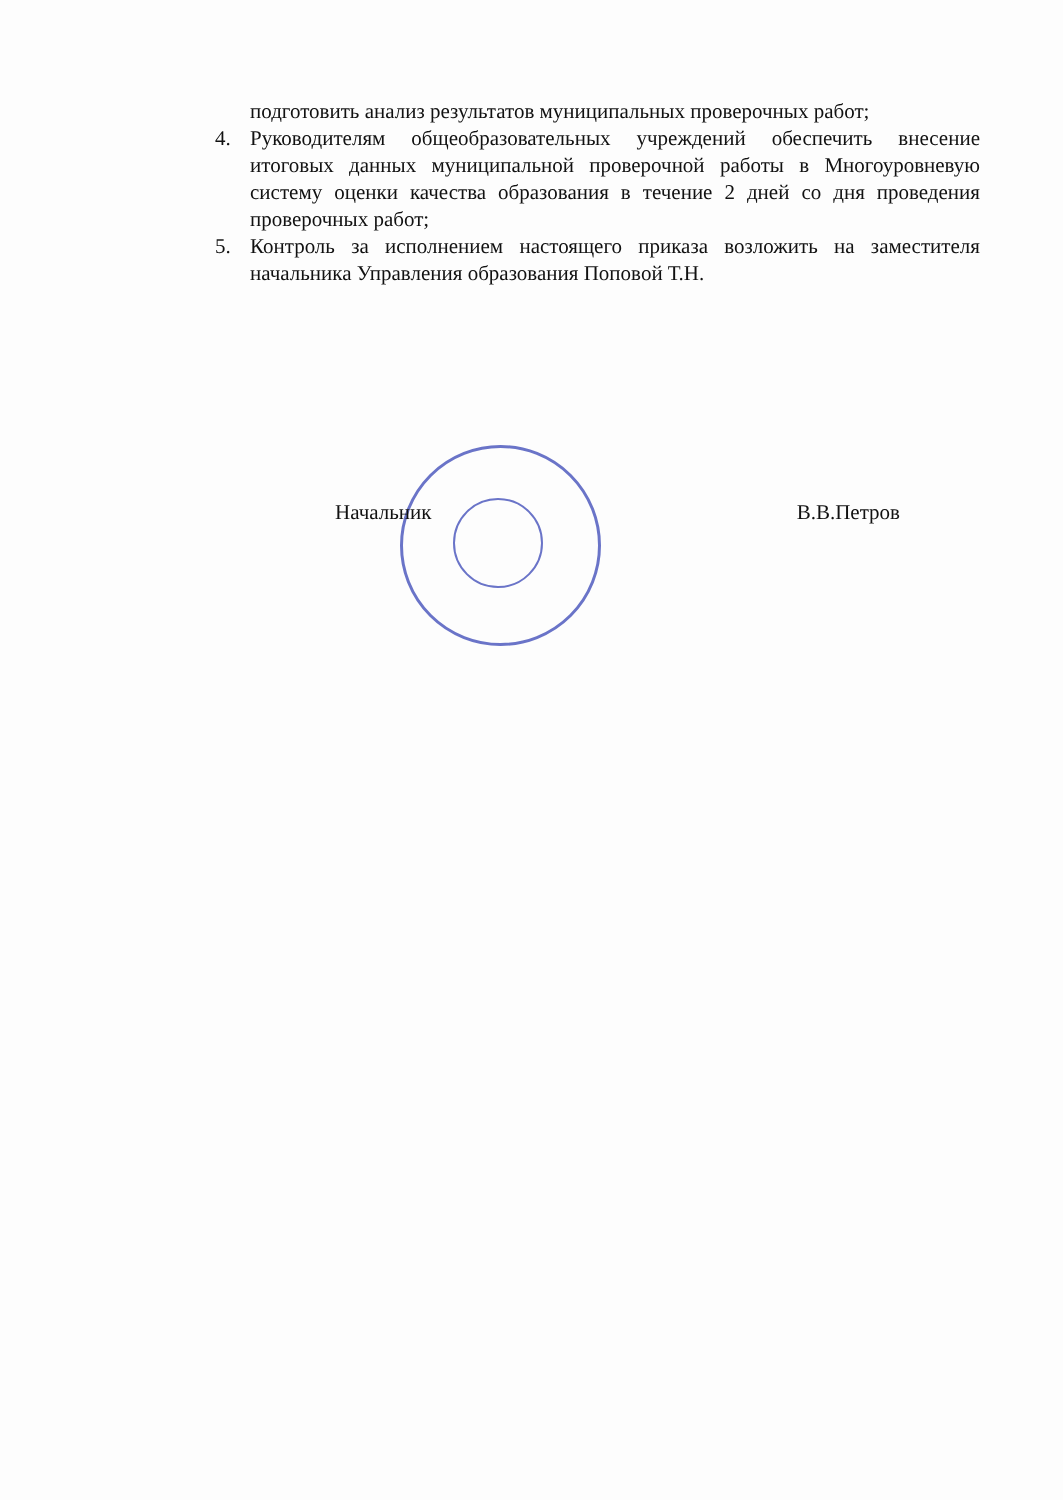подготовить анализ результатов муниципальных проверочных работ;
4. Руководителям общеобразовательных учреждений обеспечить внесение итоговых данных муниципальной проверочной работы в Многоуровневую систему оценки качества образования в течение 2 дней со дня проведения проверочных работ;
5. Контроль за исполнением настоящего приказа возложить на заместителя начальника Управления образования Поповой Т.Н.
Начальник В.В.Петров